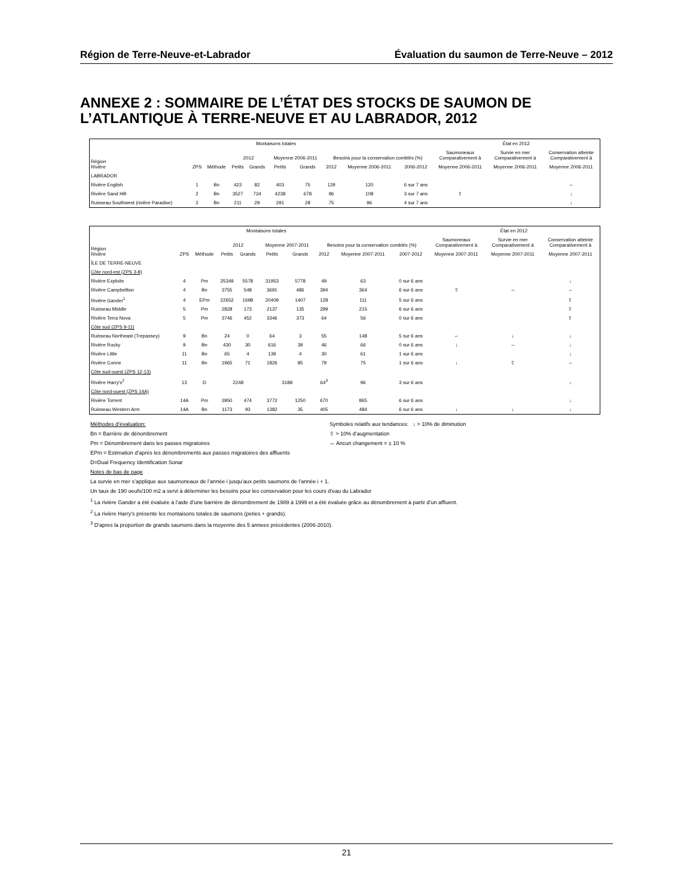Région de Terre-Neuve-et-Labrador Évaluation du saumon de Terre-Neuve – 2012
ANNEXE 2 : SOMMAIRE DE L’ÉTAT DES STOCKS DE SAUMON DE L’ATLANTIQUE À TERRE-NEUVE ET AU LABRADOR, 2012
| Région Rivière | ZPS | Méthode | Montaisons totales | | | | Besoins pour la conservation comblés (%) | | | État en 2012 | | |
| --- | --- | --- | --- | --- | --- | --- | --- | --- | --- | --- | --- | --- |
| | | | 2012 | | Moyenne 2006-2011 | | | | | Saumoneaux Comparativement à | Survie en mer Comparativement à | Conservation atteinte Comparativement à |
| | | | Petits | Grands | Petits | Grands | 2012 | Moyenne 2006-2011 | 2006-2012 | Moyenne 2006-2011 | Moyenne 2006-2011 | Moyenne 2006-2011 |
| LABRADOR | | | | | | | | | | | | |
| Rivière English | 1 | Bn | 423 | 82 | 403 | 75 | 129 | 120 | 6 sur 7 ans | | | ⇔ |
| Rivière Sand Hill | 2 | Bn | 3527 | 734 | 4238 | 678 | 96 | 108 | 3 sur 7 ans | ⇧ | | ↓ |
| Ruisseau Southwest (rivière Paradise) | 2 | Bn | 211 | 29 | 291 | 28 | 75 | 96 | 4 sur 7 ans | | | ↓ |
| Région Rivière | ZPS | Méthode | Montaisons totales | | | | Besoins pour la conservation comblés (%) | | | État en 2012 | | |
| --- | --- | --- | --- | --- | --- | --- | --- | --- | --- | --- | --- | --- |
| | | | 2012 | | Moyenne 2007-2011 | | | | | Saumoneaux Comparativement à | Survie en mer Comparativement à | Conservation atteinte Comparativement à |
| | | | Petits | Grands | Petits | Grands | 2012 | Moyenne 2007-2011 | 2007-2012 | Moyenne 2007-2011 | Moyenne 2007-2011 | Moyenne 2007-2011 |
| ÎLE DE TERRE-NEUVE | | | | | | | | | | | | |
| Côte nord-est (ZPS 3-8) | | | | | | | | | | | | |
| Rivière Exploits | 4 | Pm | 25349 | 5578 | 31953 | 5778 | 49 | 63 | 0 sur 6 ans | | | ↓ |
| Rivière Campbellton | 4 | Bn | 3755 | 548 | 3691 | 486 | 394 | 364 | 6 sur 6 ans | ⇧ | ⇔ | ⇔ |
| Rivière Gander<sup>1</sup> | 4 | EPm | 22652 | 1698 | 20409 | 1407 | 128 | 111 | 5 sur 6 ans | | | ⇧ |
| Ruisseau Middle | 5 | Pm | 2828 | 173 | 2137 | 135 | 299 | 215 | 6 sur 6 ans | | | ⇧ |
| Rivière Terra Nova | 5 | Pm | 3746 | 452 | 3346 | 373 | 64 | 56 | 0 sur 6 ans | | | ⇧ |
| Côte sud (ZPS 9-11) | | | | | | | | | | | | |
| Ruisseau Northeast (Trepassey) | 9 | Bn | 24 | 0 | 64 | 3 | 55 | 148 | 5 sur 6 ans | ⇔ | ↓ | ↓ |
| Rivière Rocky | 9 | Bn | 430 | 30 | 616 | 39 | 46 | 66 | 0 sur 6 ans | ↓ | ⇔ | ↓ |
| Rivière Little | 11 | Bn | 65 | 4 | 139 | 4 | 30 | 61 | 1 sur 6 ans | | | ↓ |
| Rivière Conne | 11 | Bn | 1965 | 71 | 1826 | 85 | 79 | 75 | 1 sur 6 ans | ↓ | ⇧ | ⇔ |
| Côte sud-ouest (ZPS 12-13) | | | | | | | | | | | | |
| Rivière Harry’s<sup>2</sup> | 13 | D | 2248 | | 3188 | | 64<sup>3</sup> | 96 | 3 sur 6 ans | | | ↓ |
| Côte nord-ouest (ZPS 14A) | | | | | | | | | | | | |
| Rivière Torrent | 14A | Pm | 3950 | 474 | 3772 | 1250 | 670 | 865 | 6 sur 6 ans | | | ↓ |
| Ruisseau Western Arm | 14A | Bn | 1173 | 93 | 1382 | 35 | 405 | 484 | 6 sur 6 ans | ↓ | ↓ | ↓ |
Méthodes d’évaluation:
Bn = Barrière de dénombrement
Pm = Dénombrement dans les passes migratoires
Symboles relatifs aux tendances: ↓ > 10% de diminution
⇧ > 10% d’augmentation
⇔ Ancun changement = ± 10 %
EPm = Estimation d’après les dénombrements aux passes migratoires des affluents
D=Dual Frequency Identification Sonar
Notes de bas de page
La survie en mer s’applique aux saumoneaux de l’année i jusqu’aux petits saumons de l’année i + 1.
Un taux de 190 oeufs/100 m2 a servi à déterminer les besoins pour les conservation pour les cours d’eau du Labrador
<sup>1</sup> La rivière Gander a été évaluée à l’aide d’une barrière de dénombrement de 1989 à 1999 et a été évaluée grâce au dénombrement à partir d’un affluent.
<sup>2</sup> La rivière Harry's présente les montaisons totales de saumons (peties + grands).
<sup>3</sup> D'apres la proportion de grands saumons dans la moyenne des 5 annees précédentes (2006-2010).
21